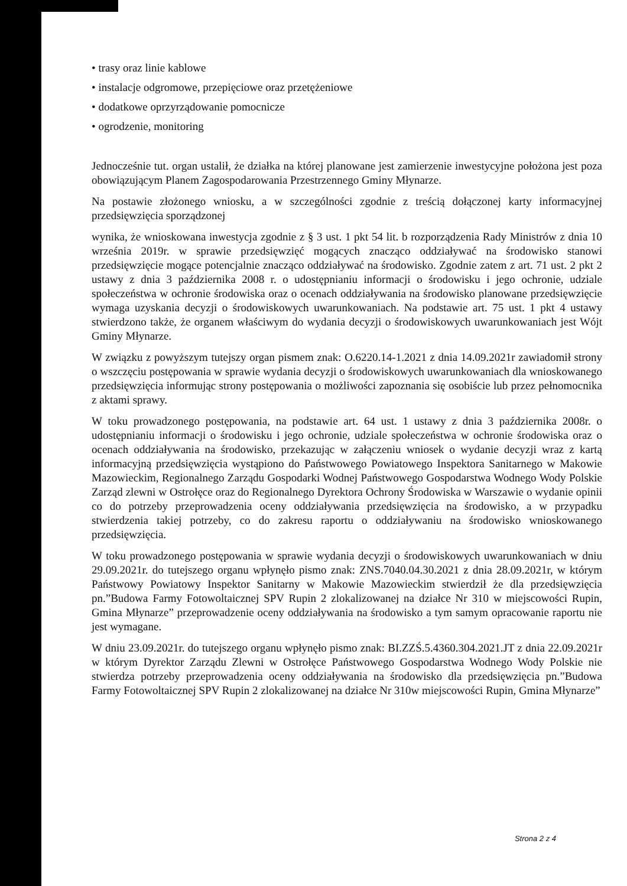• trasy oraz linie kablowe
• instalacje odgromowe, przepięciowe oraz przetężeniowe
• dodatkowe oprzyrządowanie pomocnicze
• ogrodzenie, monitoring
Jednocześnie tut. organ ustalił, że działka na której planowane jest zamierzenie inwestycyjne położona jest poza obowiązującym Planem Zagospodarowania Przestrzennego Gminy Młynarze.
Na postawie złożonego wniosku, a w szczególności zgodnie z treścią dołączonej karty informacyjnej przedsięwzięcia sporządzonej
wynika, że wnioskowana inwestycja zgodnie z § 3 ust. 1 pkt 54 lit. b rozporządzenia Rady Ministrów z dnia 10 września 2019r. w sprawie przedsięwzięć mogących znacząco oddziaływać na środowisko stanowi przedsięwzięcie mogące potencjalnie znacząco oddziaływać na środowisko. Zgodnie zatem z art. 71 ust. 2 pkt 2 ustawy z dnia 3 października 2008 r. o udostępnianiu informacji o środowisku i jego ochronie, udziale społeczeństwa w ochronie środowiska oraz o ocenach oddziaływania na środowisko planowane przedsięwzięcie wymaga uzyskania decyzji o środowiskowych uwarunkowaniach. Na podstawie art. 75 ust. 1 pkt 4 ustawy stwierdzono także, że organem właściwym do wydania decyzji o środowiskowych uwarunkowaniach jest Wójt Gminy Młynarze.
W związku z powyższym tutejszy organ pismem znak: O.6220.14-1.2021 z dnia 14.09.2021r zawiadomił strony o wszczęciu postępowania w sprawie wydania decyzji o środowiskowych uwarunkowaniach dla wnioskowanego przedsięwzięcia informując strony postępowania o możliwości zapoznania się osobiście lub przez pełnomocnika z aktami sprawy.
W toku prowadzonego postępowania, na podstawie art. 64 ust. 1 ustawy z dnia 3 października 2008r. o udostępnianiu informacji o środowisku i jego ochronie, udziale społeczeństwa w ochronie środowiska oraz o ocenach oddziaływania na środowisko, przekazując w załączeniu wniosek o wydanie decyzji wraz z kartą informacyjną przedsięwzięcia wystąpiono do Państwowego Powiatowego Inspektora Sanitarnego w Makowie Mazowieckim, Regionalnego Zarządu Gospodarki Wodnej Państwowego Gospodarstwa Wodnego Wody Polskie Zarząd zlewni w Ostrołęce oraz do Regionalnego Dyrektora Ochrony Środowiska w Warszawie o wydanie opinii co do potrzeby przeprowadzenia oceny oddziaływania przedsięwzięcia na środowisko, a w przypadku stwierdzenia takiej potrzeby, co do zakresu raportu o oddziaływaniu na środowisko wnioskowanego przedsięwzięcia.
W toku prowadzonego postępowania w sprawie wydania decyzji o środowiskowych uwarunkowaniach w dniu 29.09.2021r. do tutejszego organu wpłynęło pismo znak: ZNS.7040.04.30.2021 z dnia 28.09.2021r, w którym Państwowy Powiatowy Inspektor Sanitarny w Makowie Mazowieckim stwierdził że dla przedsięwzięcia pn.”Budowa Farmy Fotowoltaicznej SPV Rupin 2 zlokalizowanej na działce Nr 310 w miejscowości Rupin, Gmina Młynarze” przeprowadzenie oceny oddziaływania na środowisko a tym samym opracowanie raportu nie jest wymagane.
W dniu 23.09.2021r. do tutejszego organu wpłynęło pismo znak: BI.ZZŚ.5.4360.304.2021.JT z dnia 22.09.2021r w którym Dyrektor Zarządu Zlewni w Ostrołęce Państwowego Gospodarstwa Wodnego Wody Polskie nie stwierdza potrzeby przeprowadzenia oceny oddziaływania na środowisko dla przedsięwzięcia pn.”Budowa Farmy Fotowoltaicznej SPV Rupin 2 zlokalizowanej na działce Nr 310w miejscowości Rupin, Gmina Młynarze”
Strona 2 z 4